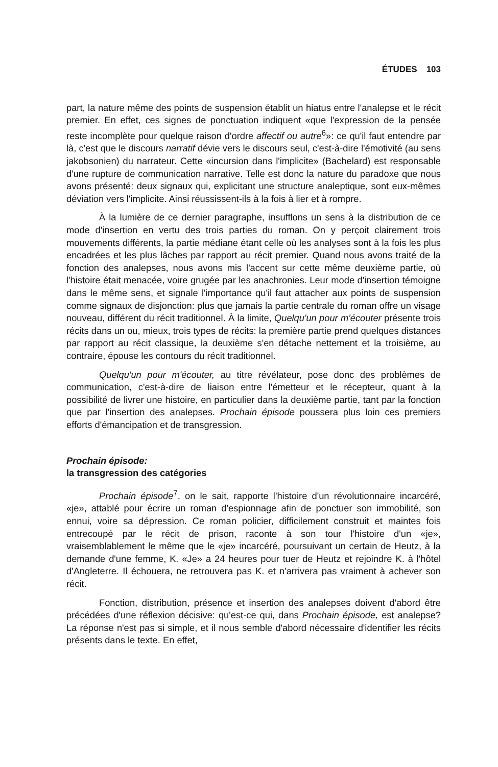ÉTUDES 103
part, la nature même des points de suspension établit un hiatus entre l'analepse et le récit premier. En effet, ces signes de ponctuation indiquent «que l'expression de la pensée reste incomplète pour quelque raison d'ordre affectif ou autre<sup>6</sup>»: ce qu'il faut entendre par là, c'est que le discours narratif dévie vers le discours seul, c'est-à-dire l'émotivité (au sens jakobsonien) du narrateur. Cette «incursion dans l'implicite» (Bachelard) est responsable d'une rupture de communication narrative. Telle est donc la nature du paradoxe que nous avons présenté: deux signaux qui, explicitant une structure analeptique, sont eux-mêmes déviation vers l'implicite. Ainsi réussissent-ils à la fois à lier et à rompre.
À la lumière de ce dernier paragraphe, insufflons un sens à la distribution de ce mode d'insertion en vertu des trois parties du roman. On y perçoit clairement trois mouvements différents, la partie médiane étant celle où les analyses sont à la fois les plus encadrées et les plus lâches par rapport au récit premier. Quand nous avons traité de la fonction des analepses, nous avons mis l'accent sur cette même deuxième partie, où l'histoire était menacée, voire grugée par les anachronies. Leur mode d'insertion témoigne dans le même sens, et signale l'importance qu'il faut attacher aux points de suspension comme signaux de disjonction: plus que jamais la partie centrale du roman offre un visage nouveau, différent du récit traditionnel. À la limite, Quelqu'un pour m'écouter présente trois récits dans un ou, mieux, trois types de récits: la première partie prend quelques distances par rapport au récit classique, la deuxième s'en détache nettement et la troisième, au contraire, épouse les contours du récit traditionnel.
Quelqu'un pour m'écouter, au titre révélateur, pose donc des problèmes de communication, c'est-à-dire de liaison entre l'émetteur et le récepteur, quant à la possibilité de livrer une histoire, en particulier dans la deuxième partie, tant par la fonction que par l'insertion des analepses. Prochain épisode poussera plus loin ces premiers efforts d'émancipation et de transgression.
Prochain épisode:
la transgression des catégories
Prochain épisode<sup>7</sup>, on le sait, rapporte l'histoire d'un révolutionnaire incarcéré, «je», attablé pour écrire un roman d'espionnage afin de ponctuer son immobilité, son ennui, voire sa dépression. Ce roman policier, difficilement construit et maintes fois entrecoupé par le récit de prison, raconte à son tour l'histoire d'un «je», vraisemblablement le même que le «je» incarcéré, poursuivant un certain de Heutz, à la demande d'une femme, K. «Je» a 24 heures pour tuer de Heutz et rejoindre K. à l'hôtel d'Angleterre. Il échouera, ne retrouvera pas K. et n'arrivera pas vraiment à achever son récit.
Fonction, distribution, présence et insertion des analepses doivent d'abord être précédées d'une réflexion décisive: qu'est-ce qui, dans Prochain épisode, est analepse? La réponse n'est pas si simple, et il nous semble d'abord nécessaire d'identifier les récits présents dans le texte. En effet,